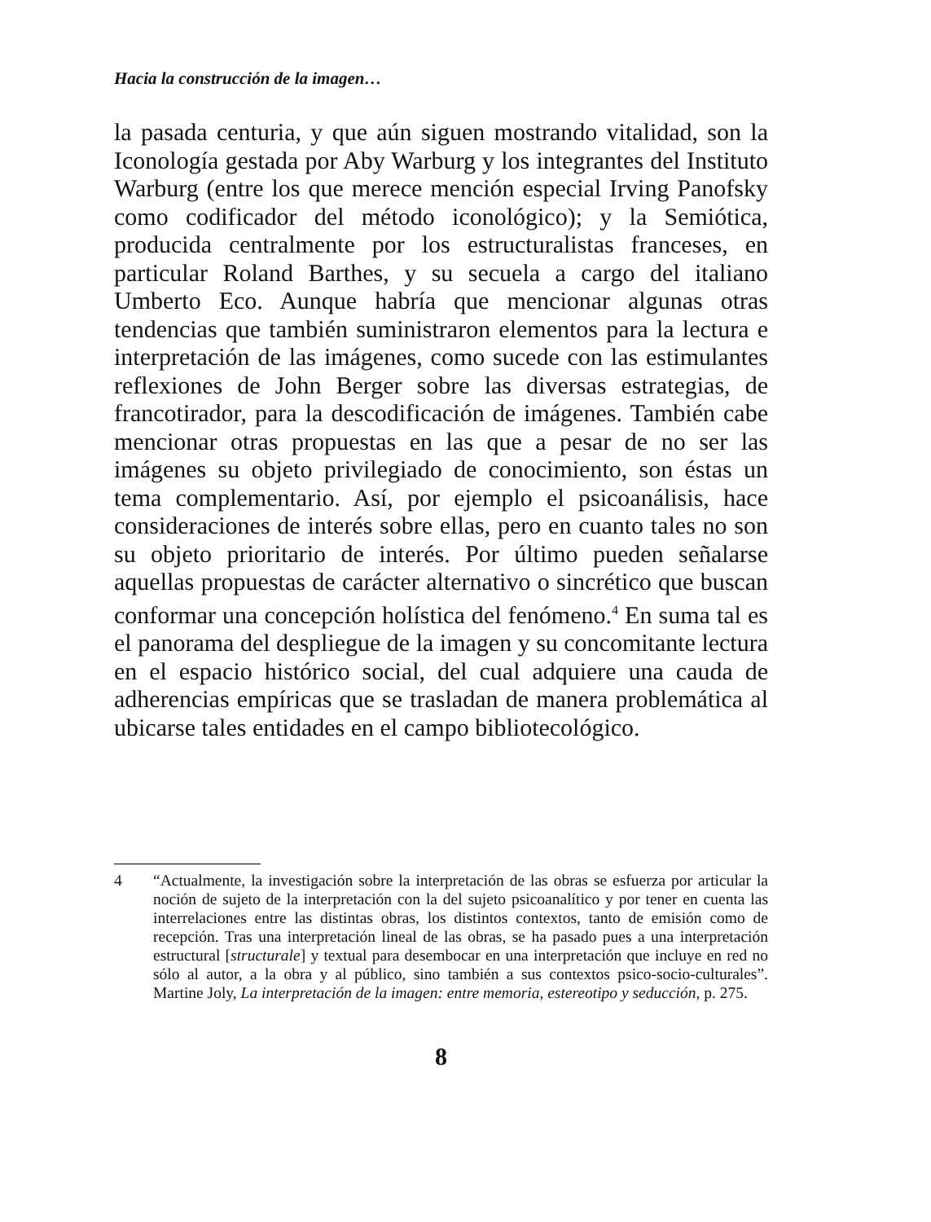Hacia la construcción de la imagen…
la pasada centuria, y que aún siguen mostrando vitalidad, son la Iconología gestada por Aby Warburg y los integrantes del Instituto Warburg (entre los que merece mención especial Irving Panofsky como codificador del método iconológico); y la Semiótica, producida centralmente por los estructuralistas franceses, en particular Roland Barthes, y su secuela a cargo del italiano Umberto Eco. Aunque habría que mencionar algunas otras tendencias que también suministraron elementos para la lectura e interpretación de las imágenes, como sucede con las estimulantes reflexiones de John Berger sobre las diversas estrategias, de francotirador, para la descodificación de imágenes. También cabe mencionar otras propuestas en las que a pesar de no ser las imágenes su objeto privilegiado de conocimiento, son éstas un tema complementario. Así, por ejemplo el psicoanálisis, hace consideraciones de interés sobre ellas, pero en cuanto tales no son su objeto prioritario de interés. Por último pueden señalarse aquellas propuestas de carácter alternativo o sincrético que buscan conformar una concepción holística del fenómeno.<sup>4</sup> En suma tal es el panorama del despliegue de la imagen y su concomitante lectura en el espacio histórico social, del cual adquiere una cauda de adherencias empíricas que se trasladan de manera problemática al ubicarse tales entidades en el campo bibliotecológico.
4 “Actualmente, la investigación sobre la interpretación de las obras se esfuerza por articular la noción de sujeto de la interpretación con la del sujeto psicoanalítico y por tener en cuenta las interrelaciones entre las distintas obras, los distintos contextos, tanto de emisión como de recepción. Tras una interpretación lineal de las obras, se ha pasado pues a una interpretación estructural [structurale] y textual para desembocar en una interpretación que incluye en red no sólo al autor, a la obra y al público, sino también a sus contextos psico-socio-culturales”. Martine Joly, La interpretación de la imagen: entre memoria, estereotipo y seducción, p. 275.
8